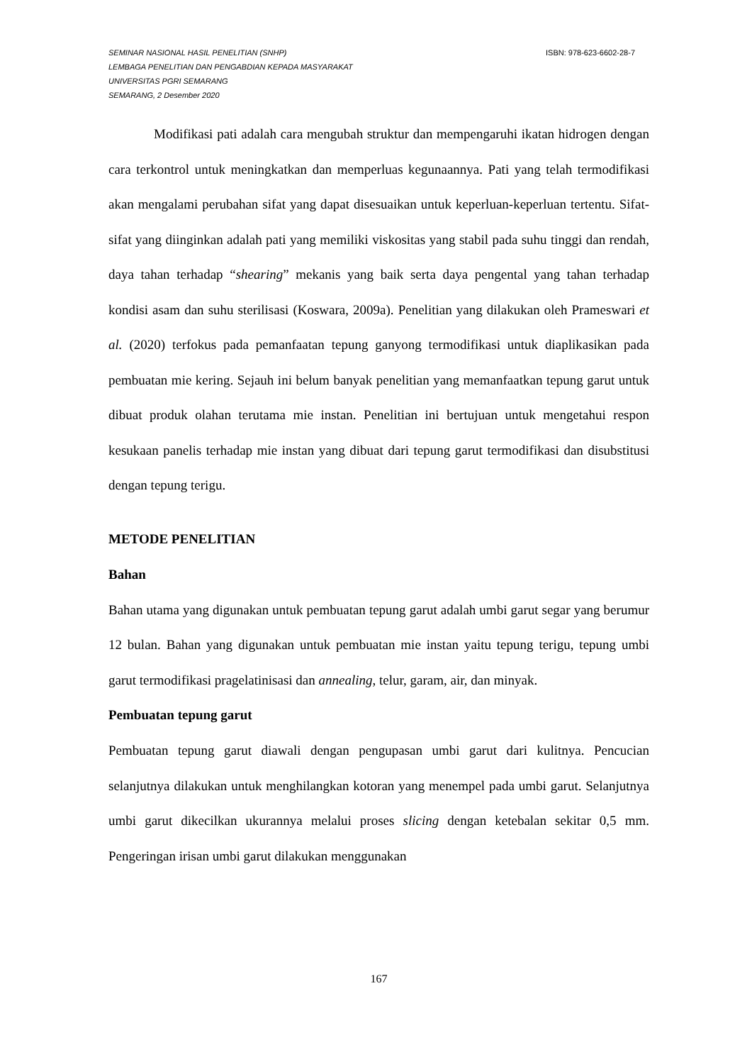SEMINAR NASIONAL HASIL PENELITIAN (SNHP) ISBN: 978-623-6602-28-7
LEMBAGA PENELITIAN DAN PENGABDIAN KEPADA MASYARAKAT
UNIVERSITAS PGRI SEMARANG
SEMARANG, 2 Desember 2020
Modifikasi pati adalah cara mengubah struktur dan mempengaruhi ikatan hidrogen dengan cara terkontrol untuk meningkatkan dan memperluas kegunaannya. Pati yang telah termodifikasi akan mengalami perubahan sifat yang dapat disesuaikan untuk keperluan-keperluan tertentu. Sifat-sifat yang diinginkan adalah pati yang memiliki viskositas yang stabil pada suhu tinggi dan rendah, daya tahan terhadap “shearing” mekanis yang baik serta daya pengental yang tahan terhadap kondisi asam dan suhu sterilisasi (Koswara, 2009a). Penelitian yang dilakukan oleh Prameswari et al. (2020) terfokus pada pemanfaatan tepung ganyong termodifikasi untuk diaplikasikan pada pembuatan mie kering. Sejauh ini belum banyak penelitian yang memanfaatkan tepung garut untuk dibuat produk olahan terutama mie instan. Penelitian ini bertujuan untuk mengetahui respon kesukaan panelis terhadap mie instan yang dibuat dari tepung garut termodifikasi dan disubstitusi dengan tepung terigu.
METODE PENELITIAN
Bahan
Bahan utama yang digunakan untuk pembuatan tepung garut adalah umbi garut segar yang berumur 12 bulan. Bahan yang digunakan untuk pembuatan mie instan yaitu tepung terigu, tepung umbi garut termodifikasi pragelatinisasi dan annealing, telur, garam, air, dan minyak.
Pembuatan tepung garut
Pembuatan tepung garut diawali dengan pengupasan umbi garut dari kulitnya. Pencucian selanjutnya dilakukan untuk menghilangkan kotoran yang menempel pada umbi garut. Selanjutnya umbi garut dikecilkan ukurannya melalui proses slicing dengan ketebalan sekitar 0,5 mm. Pengeringan irisan umbi garut dilakukan menggunakan
167